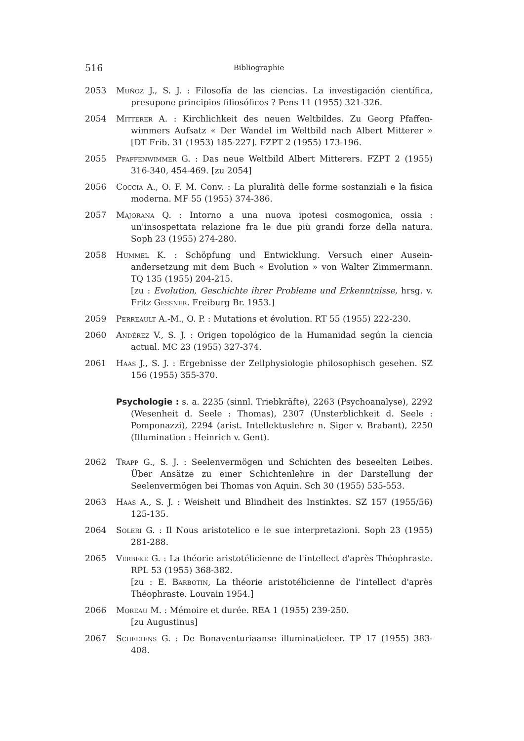516 Bibliographie
2053 Muñoz J., S. J. : Filosofía de las ciencias. La investigación científica, presupone principios filiosóficos ? Pens 11 (1955) 321-326.
2054 Mitterer A. : Kirchlichkeit des neuen Weltbildes. Zu Georg Pfaffen­wimmers Aufsatz « Der Wandel im Weltbild nach Albert Mit­terer » [DT Frib. 31 (1953) 185-227]. FZPT 2 (1955) 173-196.
2055 Pfaffenwimmer G. : Das neue Weltbild Albert Mitterers. FZPT 2 (1955) 316-340, 454-469. [zu 2054]
2056 Coccia A., O. F. M. Conv. : La pluralità delle forme sostanziali e la fisica moderna. MF 55 (1955) 374-386.
2057 Majorana Q. : Intorno a una nuova ipotesi cosmogonica, ossia : un'insospettata relazione fra le due più grandi forze della natura. Soph 23 (1955) 274-280.
2058 Hummel K. : Schöpfung und Entwicklung. Versuch einer Ausein­andersetzung mit dem Buch « Evolution » von Walter Zimmer­mann. TQ 135 (1955) 204-215.
[zu : Evolution, Geschichte ihrer Probleme und Erkenntnisse, hrsg. v. Fritz Gessner. Freiburg Br. 1953.]
2059 Perreault A.-M., O. P. : Mutations et évolution. RT 55 (1955) 222-230.
2060 Andérez V., S. J. : Origen topológico de la Humanidad según la ciencia actual. MC 23 (1955) 327-374.
2061 Haas J., S. J. : Ergebnisse der Zellphysiologie philosophisch gesehen. SZ 156 (1955) 355-370.
Psychologie : s. a. 2235 (sinnl. Triebkräfte), 2263 (Psychoanalyse), 2292 (Wesenheit d. Seele : Thomas), 2307 (Unsterblichkeit d. Seele : Pomponazzi), 2294 (arist. Intellektuslehre n. Siger v. Bra­bant), 2250 (Illumination : Heinrich v. Gent).
2062 Trapp G., S. J. : Seelenvermögen und Schichten des beseelten Leibes. Über Ansätze zu einer Schichtenlehre in der Darstellung der Seelenvermögen bei Thomas von Aquin. Sch 30 (1955) 535-553.
2063 Haas A., S. J. : Weisheit und Blindheit des Instinktes. SZ 157 (1955/56) 125-135.
2064 Soleri G. : Il Nous aristotelico e le sue interpretazioni. Soph 23 (1955) 281-288.
2065 Verbeke G. : La théorie aristotélicienne de l'intellect d'après Théo­phraste. RPL 53 (1955) 368-382.
[zu : E. Barbotin, La théorie aristotélicienne de l'intellect d'après Théophraste. Louvain 1954.]
2066 Moreau M. : Mémoire et durée. REA 1 (1955) 239-250.
[zu Augustinus]
2067 Scheltens G. : De Bonaventuriaanse illuminatieleer. TP 17 (1955) 383-408.